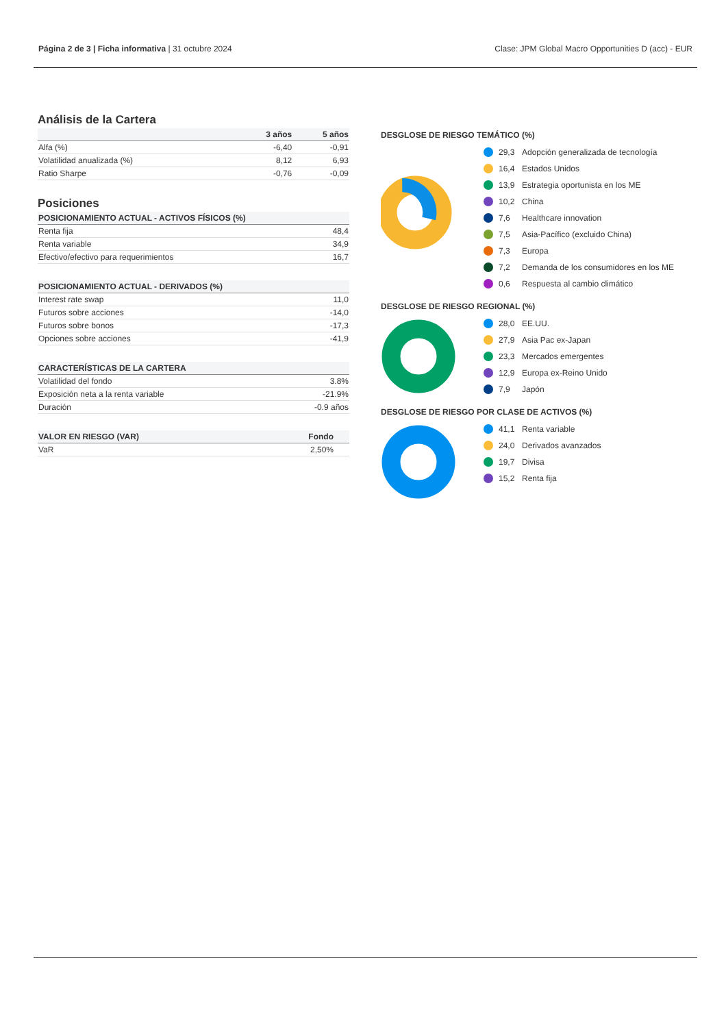Página 2 de 3 | Ficha informativa | 31 octubre 2024 Clase: JPM Global Macro Opportunities D (acc) - EUR
Análisis de la Cartera
| | 3 años | 5 años |
| --- | --- | --- |
| Alfa (%) | -6,40 | -0,91 |
| Volatilidad anualizada (%) | 8,12 | 6,93 |
| Ratio Sharpe | -0,76 | -0,09 |
Posiciones
| POSICIONAMIENTO ACTUAL - ACTIVOS FÍSICOS (%) | |
| --- | --- |
| Renta fija | 48,4 |
| Renta variable | 34,9 |
| Efectivo/efectivo para requerimientos | 16,7 |
| POSICIONAMIENTO ACTUAL - DERIVADOS (%) | |
| --- | --- |
| Interest rate swap | 11,0 |
| Futuros sobre acciones | -14,0 |
| Futuros sobre bonos | -17,3 |
| Opciones sobre acciones | -41,9 |
| CARACTERÍSTICAS DE LA CARTERA | |
| --- | --- |
| Volatilidad del fondo | 3.8% |
| Exposición neta a la renta variable | -21.9% |
| Duración | -0.9 años |
| VALOR EN RIESGO (VAR) | Fondo | |
| --- | --- | --- |
| VaR | 2,50% | |
DESGLOSE DE RIESGO TEMÁTICO (%)
29,3 Adopción generalizada de tecnología
16,4 Estados Unidos
13,9 Estrategia oportunista en los ME
10,2 China
7,6 Healthcare innovation
7,5 Asia-Pacífico (excluido China)
7,3 Europa
7,2 Demanda de los consumidores en los ME
0,6 Respuesta al cambio climático
DESGLOSE DE RIESGO REGIONAL (%)
28,0 EE.UU.
27,9 Asia Pac ex-Japan
23,3 Mercados emergentes
12,9 Europa ex-Reino Unido
7,9 Japón
DESGLOSE DE RIESGO POR CLASE DE ACTIVOS (%)
41,1 Renta variable
24,0 Derivados avanzados
19,7 Divisa
15,2 Renta fija